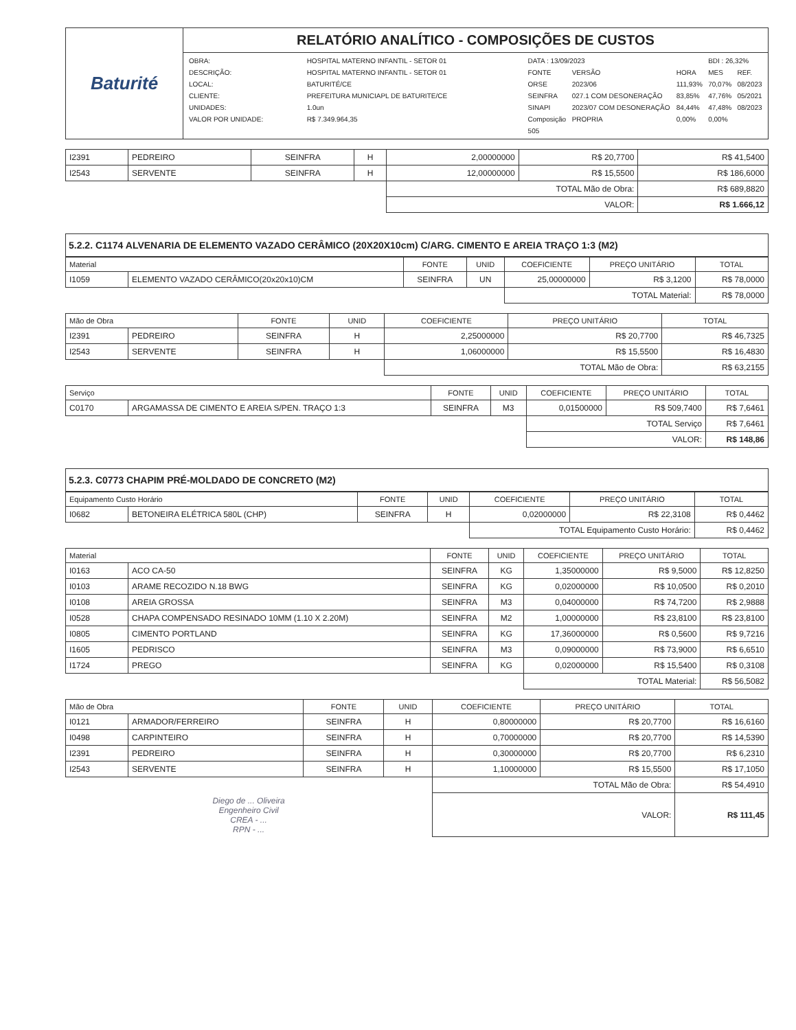| Baturité | RELATÓRIO ANALÍTICO - COMPOSIÇÕES DE CUSTOS |
| | / / OBRA: / HOSPITAL MATERNO INFANTIL - SETOR 01 / / DESCRIÇÃO: / HOSPITAL MATERNO INFANTIL - SETOR 01 / / LOCAL: / BATURITÉ/CE / / CLIENTE: / PREFEITURA MUNICIAPL DE BATURITE/CE / / UNIDADES: / 1.0un / / VALOR POR UNIDADE: / R$ 7.349.964,35 / / / DATA : 13/09/2023 / / / BDI : 26,32% / / / FONTE / VERSÃO / HORA / MES / REF. / / ORSE / 2023/06 / 111,93% / 70,07% / 08/2023 / / SEINFRA / 027.1 COM DESONERAÇÃO / 83,85% / 47,76% / 05/2021 / / SINAPI / 2023/07 COM DESONERAÇÃO / 84,44% / 47,48% / 08/2023 / / Composição / PROPRIA / 0,00% / 0,00% / / / 505 / / / / / / |
| I2391 | PEDREIRO | SEINFRA | H | 2,00000000 | R$ 20,7700 | R$ 41,5400 |
| I2543 | SERVENTE | SEINFRA | H | 12,00000000 | R$ 15,5500 | R$ 186,6000 |
| | | | | TOTAL Mão de Obra: | | R$ 689,8820 |
| | | | | VALOR: | | R$ 1.666,12 |
5.2.2. C1174 ALVENARIA DE ELEMENTO VAZADO CERÂMICO (20X20X10cm) C/ARG. CIMENTO E AREIA TRAÇO 1:3 (M2)
| Material | | FONTE | UNID | COEFICIENTE | PREÇO UNITÁRIO | TOTAL |
| --- | --- | --- | --- | --- | --- | --- |
| I1059 | ELEMENTO VAZADO CERÂMICO(20x20x10)CM | SEINFRA | UN | 25,00000000 | R$ 3,1200 | R$ 78,0000 |
| | | | | TOTAL Material: | | R$ 78,0000 |
| Mão de Obra | | FONTE | UNID | COEFICIENTE | PREÇO UNITÁRIO | TOTAL |
| --- | --- | --- | --- | --- | --- | --- |
| I2391 | PEDREIRO | SEINFRA | H | 2,25000000 | R$ 20,7700 | R$ 46,7325 |
| I2543 | SERVENTE | SEINFRA | H | 1,06000000 | R$ 15,5500 | R$ 16,4830 |
| | | | | TOTAL Mão de Obra: | | R$ 63,2155 |
| Serviço | | FONTE | UNID | COEFICIENTE | PREÇO UNITÁRIO | TOTAL |
| --- | --- | --- | --- | --- | --- | --- |
| C0170 | ARGAMASSA DE CIMENTO E AREIA S/PEN. TRAÇO 1:3 | SEINFRA | M3 | 0,01500000 | R$ 509,7400 | R$ 7,6461 |
| | | | | TOTAL Serviço | | R$ 7,6461 |
| | | | | VALOR: | | R$ 148,86 |
5.2.3. C0773 CHAPIM PRÉ-MOLDADO DE CONCRETO (M2)
| Equipamento Custo Horário | | FONTE | UNID | COEFICIENTE | PREÇO UNITÁRIO | TOTAL |
| --- | --- | --- | --- | --- | --- | --- |
| I0682 | BETONEIRA ELÉTRICA 580L (CHP) | SEINFRA | H | 0,02000000 | R$ 22,3108 | R$ 0,4462 |
| | | | | TOTAL Equipamento Custo Horário: | | R$ 0,4462 |
| Material | | FONTE | UNID | COEFICIENTE | PREÇO UNITÁRIO | TOTAL |
| --- | --- | --- | --- | --- | --- | --- |
| I0163 | ACO CA-50 | SEINFRA | KG | 1,35000000 | R$ 9,5000 | R$ 12,8250 |
| I0103 | ARAME RECOZIDO N.18 BWG | SEINFRA | KG | 0,02000000 | R$ 10,0500 | R$ 0,2010 |
| I0108 | AREIA GROSSA | SEINFRA | M3 | 0,04000000 | R$ 74,7200 | R$ 2,9888 |
| I0528 | CHAPA COMPENSADO RESINADO 10MM (1.10 X 2.20M) | SEINFRA | M2 | 1,00000000 | R$ 23,8100 | R$ 23,8100 |
| I0805 | CIMENTO PORTLAND | SEINFRA | KG | 17,36000000 | R$ 0,5600 | R$ 9,7216 |
| I1605 | PEDRISCO | SEINFRA | M3 | 0,09000000 | R$ 73,9000 | R$ 6,6510 |
| I1724 | PREGO | SEINFRA | KG | 0,02000000 | R$ 15,5400 | R$ 0,3108 |
| | | | | TOTAL Material: | | R$ 56,5082 |
| Mão de Obra | | FONTE | UNID | COEFICIENTE | PREÇO UNITÁRIO | TOTAL |
| --- | --- | --- | --- | --- | --- | --- |
| I0121 | ARMADOR/FERREIRO | SEINFRA | H | 0,80000000 | R$ 20,7700 | R$ 16,6160 |
| I0498 | CARPINTEIRO | SEINFRA | H | 0,70000000 | R$ 20,7700 | R$ 14,5390 |
| I2391 | PEDREIRO | SEINFRA | H | 0,30000000 | R$ 20,7700 | R$ 6,2310 |
| I2543 | SERVENTE | SEINFRA | H | 1,10000000 | R$ 15,5500 | R$ 17,1050 |
| | | | | TOTAL Mão de Obra: | | R$ 54,4910 |
| Diego de ... Oliveira Engenheiro Civil CREA - ... RPN - ... | | | | VALOR: | | R$ 111,45 |